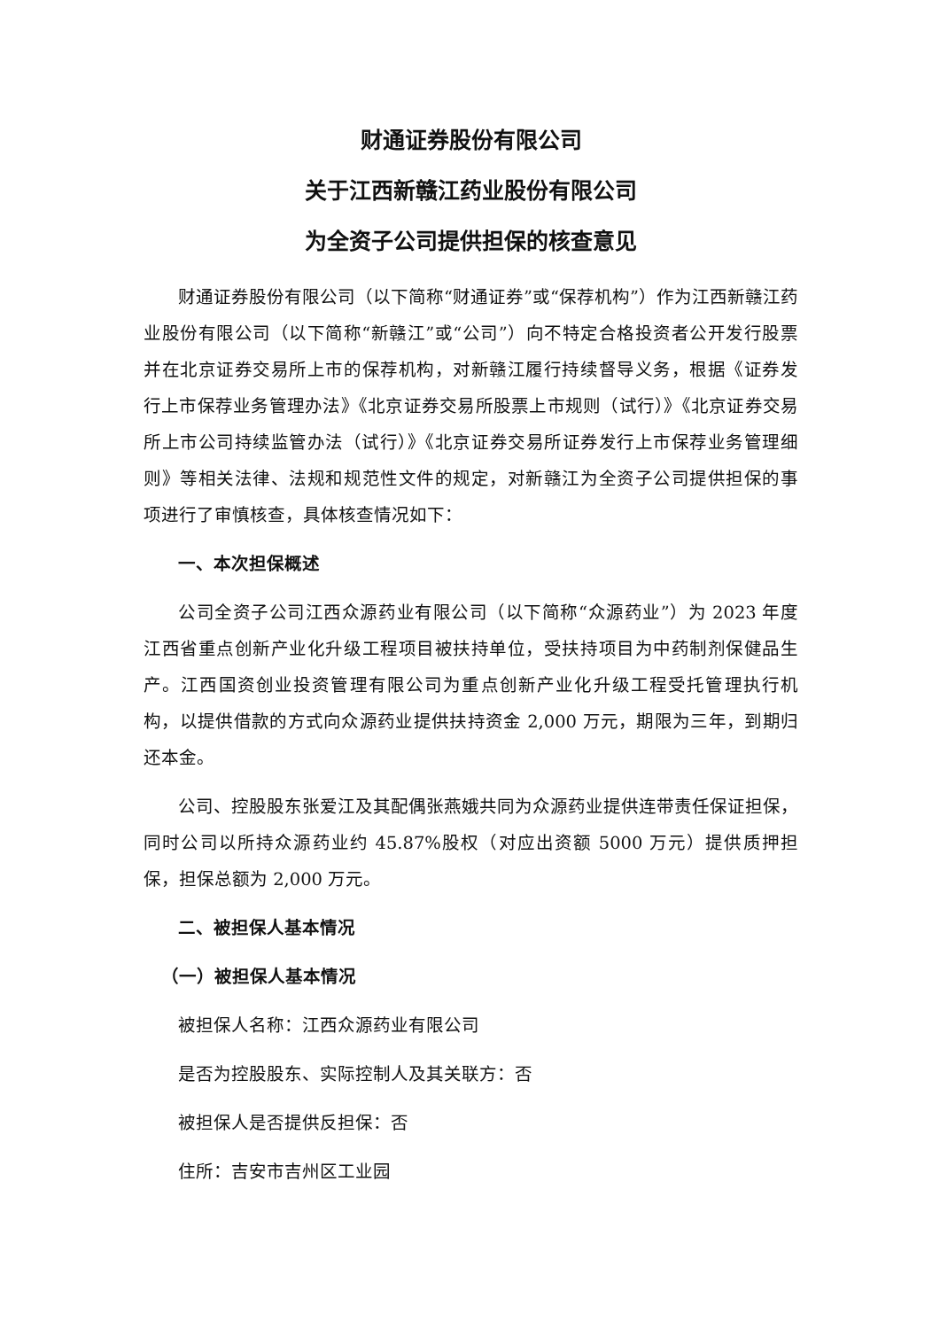财通证券股份有限公司
关于江西新赣江药业股份有限公司
为全资子公司提供担保的核查意见
财通证券股份有限公司（以下简称“财通证券”或“保荐机构”）作为江西新赣江药业股份有限公司（以下简称“新赣江”或“公司”）向不特定合格投资者公开发行股票并在北京证券交易所上市的保荐机构，对新赣江履行持续督导义务，根据《证券发行上市保荐业务管理办法》《北京证券交易所股票上市规则（试行）》《北京证券交易所上市公司持续监管办法（试行）》《北京证券交易所证券发行上市保荐业务管理细则》等相关法律、法规和规范性文件的规定，对新赣江为全资子公司提供担保的事项进行了审慎核查，具体核查情况如下：
一、本次担保概述
公司全资子公司江西众源药业有限公司（以下简称“众源药业”）为 2023 年度江西省重点创新产业化升级工程项目被扶持单位，受扶持项目为中药制剂保健品生产。江西国资创业投资管理有限公司为重点创新产业化升级工程受托管理执行机构，以提供借款的方式向众源药业提供扶持资金 2,000 万元，期限为三年，到期归还本金。
公司、控股股东张爱江及其配偶张燕娥共同为众源药业提供连带责任保证担保，同时公司以所持众源药业约 45.87%股权（对应出资额 5000 万元）提供质押担保，担保总额为 2,000 万元。
二、被担保人基本情况
（一）被担保人基本情况
被担保人名称：江西众源药业有限公司
是否为控股股东、实际控制人及其关联方：否
被担保人是否提供反担保：否
住所：吉安市吉州区工业园